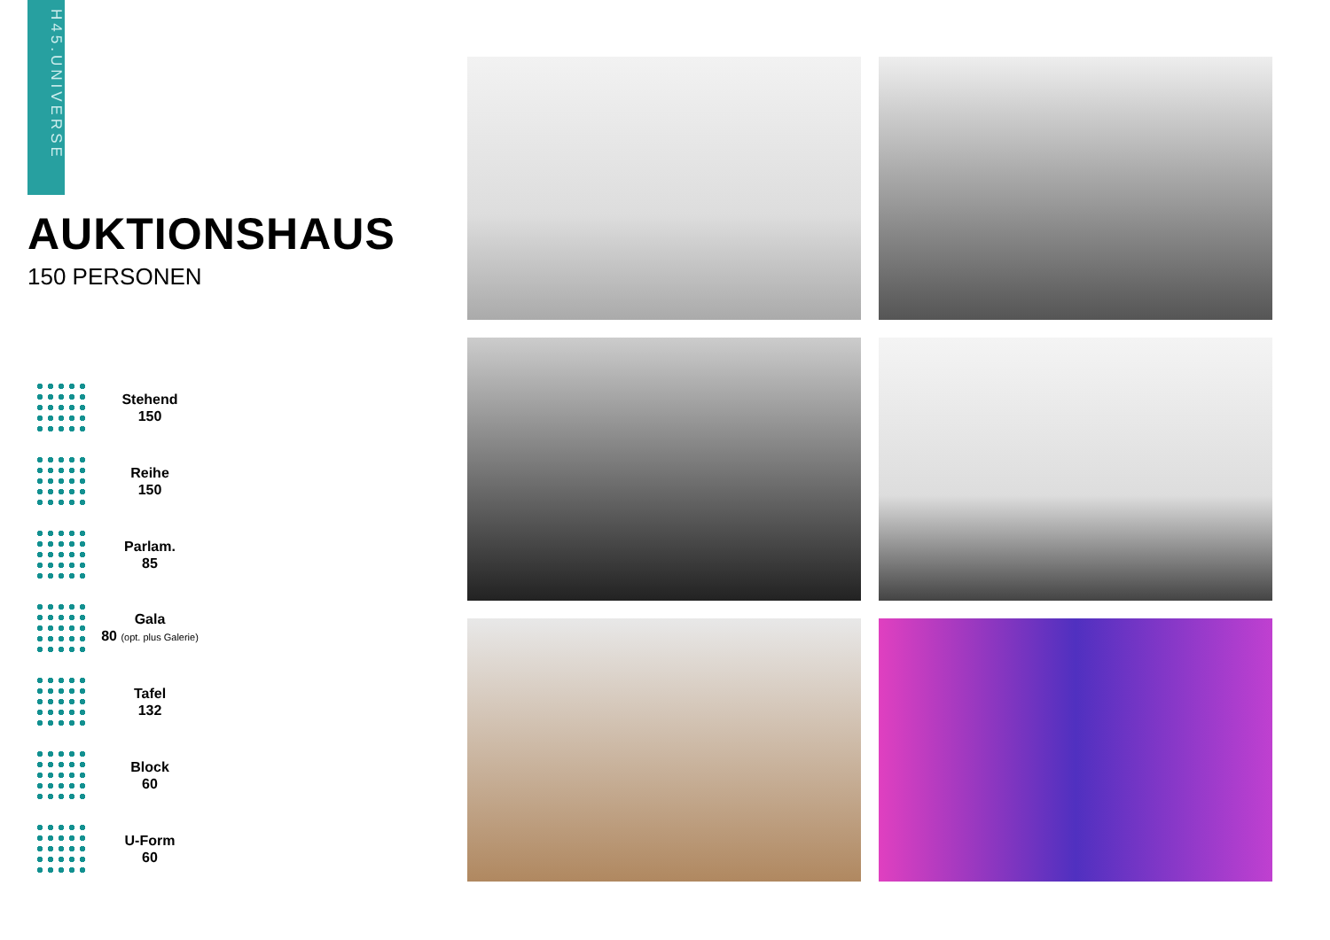H45.UNIVERSE
AUKTIONSHAUS
150 PERSONEN
Stehend
150
Reihe
150
Parlam.
85
Gala
80 (opt. plus Galerie)
Tafel
132
Block
60
U-Form
60